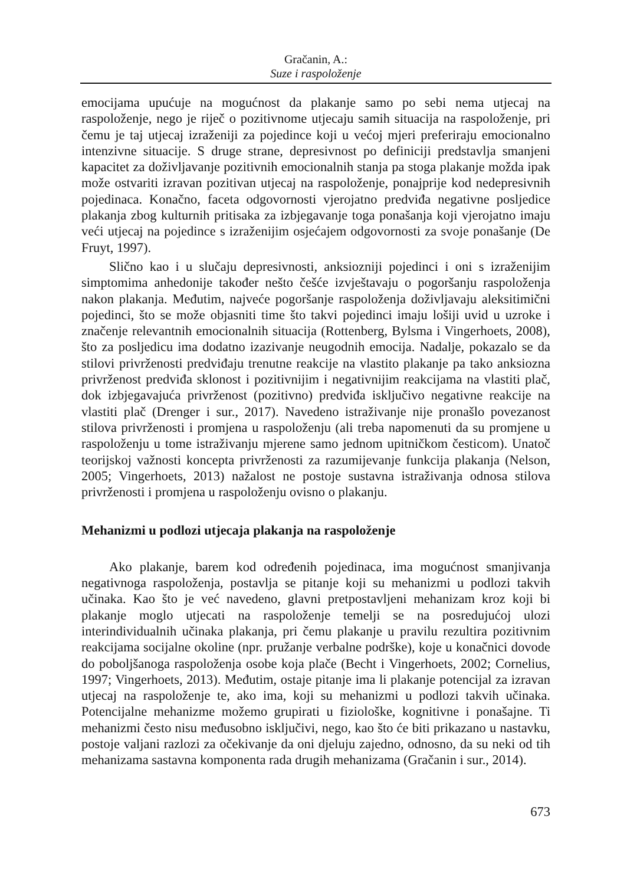Gračanin, A.:
Suze i raspoloženje
emocijama upućuje na mogućnost da plakanje samo po sebi nema utjecaj na raspoloženje, nego je riječ o pozitivnome utjecaju samih situacija na raspoloženje, pri čemu je taj utjecaj izraženiji za pojedince koji u većoj mjeri preferiraju emocionalno intenzivne situacije. S druge strane, depresivnost po definiciji predstavlja smanjeni kapacitet za doživljavanje pozitivnih emocionalnih stanja pa stoga plakanje možda ipak može ostvariti izravan pozitivan utjecaj na raspoloženje, ponajprije kod nedepresivnih pojedinaca. Konačno, faceta odgovornosti vjerojatno predviđa negativne posljedice plakanja zbog kulturnih pritisaka za izbjegavanje toga ponašanja koji vjerojatno imaju veći utjecaj na pojedince s izraženijim osjećajem odgovornosti za svoje ponašanje (De Fruyt, 1997).
Slično kao i u slučaju depresivnosti, anksiozniji pojedinci i oni s izraženijim simptomima anhedonije također nešto češće izvještavaju o pogoršanju raspoloženja nakon plakanja. Međutim, najveće pogoršanje raspoloženja doživljavaju aleksitimični pojedinci, što se može objasniti time što takvi pojedinci imaju lošiji uvid u uzroke i značenje relevantnih emocionalnih situacija (Rottenberg, Bylsma i Vingerhoets, 2008), što za posljedicu ima dodatno izazivanje neugodnih emocija. Nadalje, pokazalo se da stilovi privrženosti predviđaju trenutne reakcije na vlastito plakanje pa tako anksiozna privrženost predviđa sklonost i pozitivnijim i negativnijim reakcijama na vlastiti plač, dok izbjegavajuća privrženost (pozitivno) predviđa isključivo negativne reakcije na vlastiti plač (Drenger i sur., 2017). Navedeno istraživanje nije pronašlo povezanost stilova privrženosti i promjena u raspoloženju (ali treba napomenuti da su promjene u raspoloženju u tome istraživanju mjerene samo jednom upitničkom česticom). Unatoč teorijskoj važnosti koncepta privrženosti za razumijevanje funkcija plakanja (Nelson, 2005; Vingerhoets, 2013) nažalost ne postoje sustavna istraživanja odnosa stilova privrženosti i promjena u raspoloženju ovisno o plakanju.
Mehanizmi u podlozi utjecaja plakanja na raspoloženje
Ako plakanje, barem kod određenih pojedinaca, ima mogućnost smanjivanja negativnoga raspoloženja, postavlja se pitanje koji su mehanizmi u podlozi takvih učinaka. Kao što je već navedeno, glavni pretpostavljeni mehanizam kroz koji bi plakanje moglo utjecati na raspoloženje temelji se na posredujućoj ulozi interindividualnih učinaka plakanja, pri čemu plakanje u pravilu rezultira pozitivnim reakcijama socijalne okoline (npr. pružanje verbalne podrške), koje u konačnici dovode do poboljšanoga raspoloženja osobe koja plače (Becht i Vingerhoets, 2002; Cornelius, 1997; Vingerhoets, 2013). Međutim, ostaje pitanje ima li plakanje potencijal za izravan utjecaj na raspoloženje te, ako ima, koji su mehanizmi u podlozi takvih učinaka. Potencijalne mehanizme možemo grupirati u fiziološke, kognitivne i ponašajne. Ti mehanizmi često nisu međusobno isključivi, nego, kao što će biti prikazano u nastavku, postoje valjani razlozi za očekivanje da oni djeluju zajedno, odnosno, da su neki od tih mehanizama sastavna komponenta rada drugih mehanizama (Gračanin i sur., 2014).
673